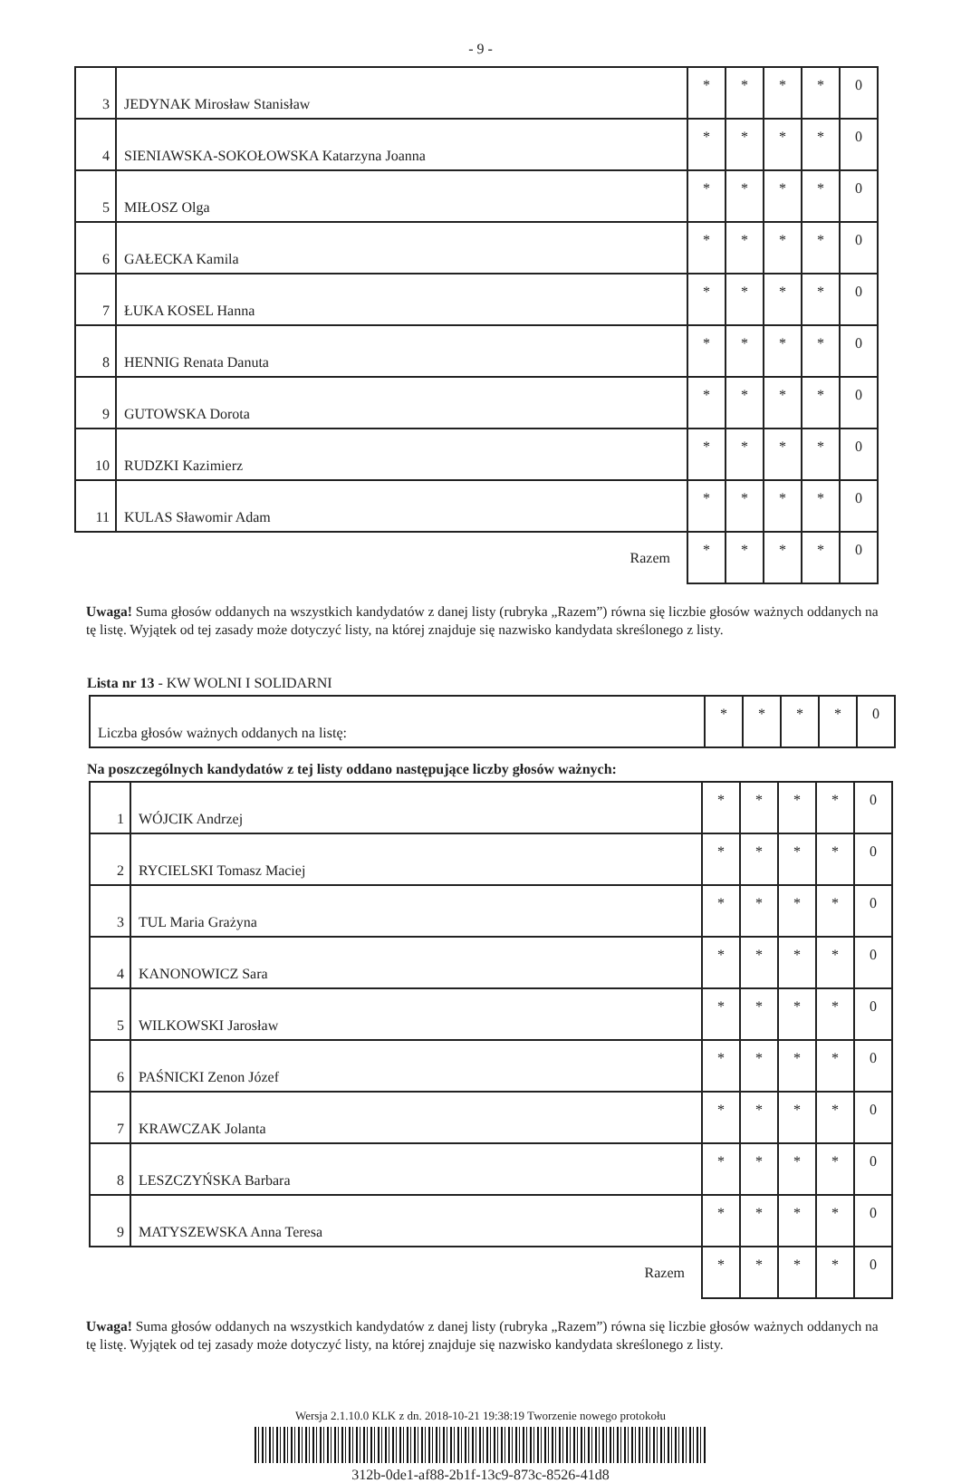- 9 -
| 3 | JEDYNAK Mirosław Stanisław | * | * | * | * | 0 |
| 4 | SIENIAWSKA-SOKOŁOWSKA Katarzyna Joanna | * | * | * | * | 0 |
| 5 | MIŁOSZ Olga | * | * | * | * | 0 |
| 6 | GAŁECKA Kamila | * | * | * | * | 0 |
| 7 | ŁUKA KOSEL Hanna | * | * | * | * | 0 |
| 8 | HENNIG Renata Danuta | * | * | * | * | 0 |
| 9 | GUTOWSKA Dorota | * | * | * | * | 0 |
| 10 | RUDZKI Kazimierz | * | * | * | * | 0 |
| 11 | KULAS Sławomir Adam | * | * | * | * | 0 |
| Razem | | * | * | * | * | 0 |
Uwaga! Suma głosów oddanych na wszystkich kandydatów z danej listy (rubryka „Razem”) równa się liczbie głosów ważnych oddanych na tę listę. Wyjątek od tej zasady może dotyczyć listy, na której znajduje się nazwisko kandydata skreślonego z listy.
Lista nr 13 - KW WOLNI I SOLIDARNI
| Liczba głosów ważnych oddanych na listę: | * | * | * | * | 0 |
Na poszczególnych kandydatów z tej listy oddano następujące liczby głosów ważnych:
| 1 | WÓJCIK Andrzej | * | * | * | * | 0 |
| 2 | RYCIELSKI Tomasz Maciej | * | * | * | * | 0 |
| 3 | TUL Maria Grażyna | * | * | * | * | 0 |
| 4 | KANONOWICZ Sara | * | * | * | * | 0 |
| 5 | WILKOWSKI Jarosław | * | * | * | * | 0 |
| 6 | PAŚNICKI Zenon Józef | * | * | * | * | 0 |
| 7 | KRAWCZAK Jolanta | * | * | * | * | 0 |
| 8 | LESZCZYŃSKA Barbara | * | * | * | * | 0 |
| 9 | MATYSZEWSKA Anna Teresa | * | * | * | * | 0 |
| Razem | | * | * | * | * | 0 |
Uwaga! Suma głosów oddanych na wszystkich kandydatów z danej listy (rubryka „Razem”) równa się liczbie głosów ważnych oddanych na tę listę. Wyjątek od tej zasady może dotyczyć listy, na której znajduje się nazwisko kandydata skreślonego z listy.
Wersja 2.1.10.0 KLK z dn. 2018-10-21 19:38:19 Tworzenie nowego protokołu
312b-0de1-af88-2b1f-13c9-873c-8526-41d8